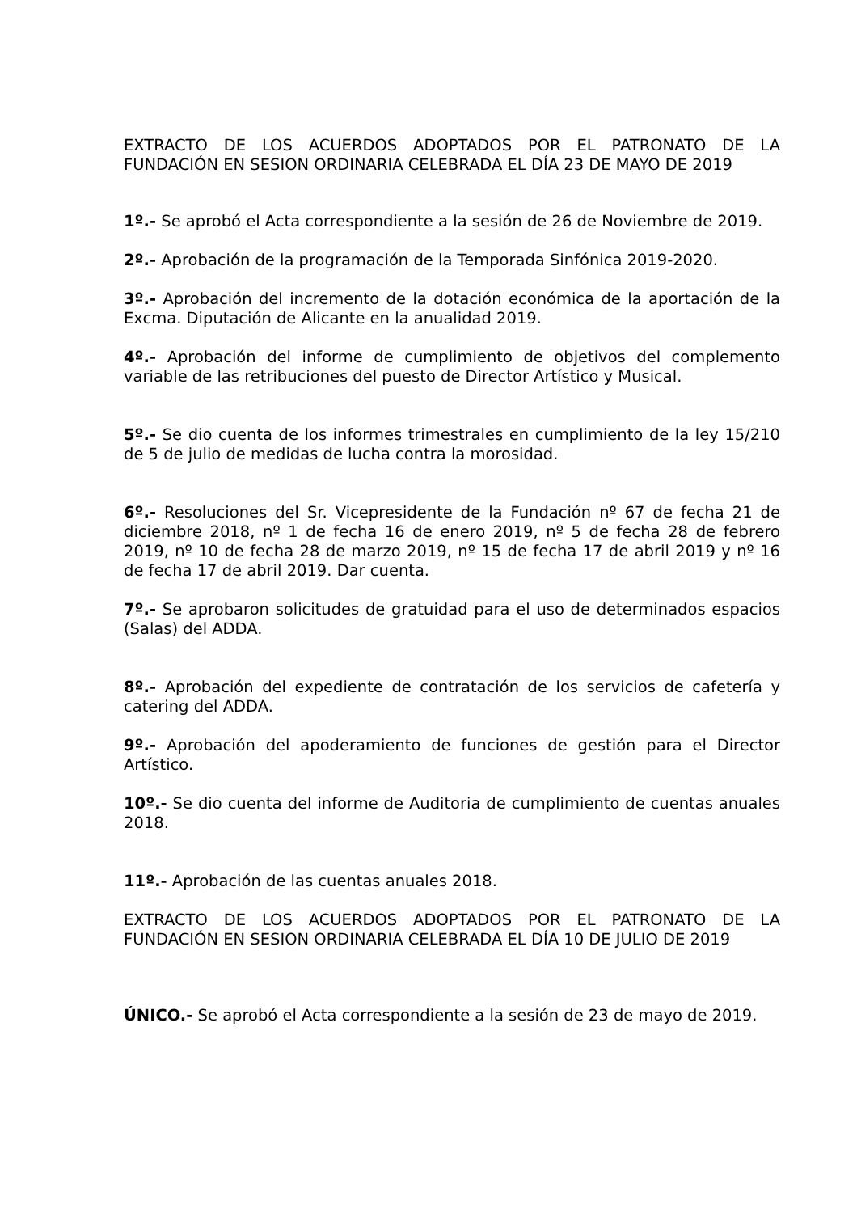EXTRACTO DE LOS ACUERDOS ADOPTADOS POR EL PATRONATO DE LA FUNDACIÓN EN SESION ORDINARIA CELEBRADA EL DÍA 23 DE MAYO DE 2019
1º.- Se aprobó el Acta correspondiente a la sesión de 26 de Noviembre de 2019.
2º.- Aprobación de la programación de la Temporada Sinfónica 2019-2020.
3º.- Aprobación del incremento de la dotación económica de la aportación de la Excma. Diputación de Alicante en la anualidad 2019.
4º.- Aprobación del informe de cumplimiento de objetivos del complemento variable de las retribuciones del puesto de Director Artístico y Musical.
5º.- Se dio cuenta de los informes trimestrales en cumplimiento de la ley 15/210 de 5 de julio de medidas de lucha contra la morosidad.
6º.- Resoluciones del Sr. Vicepresidente de la Fundación nº 67 de fecha 21 de diciembre 2018, nº 1 de fecha 16 de enero 2019, nº 5 de fecha 28 de febrero 2019, nº 10 de fecha 28 de marzo 2019, nº 15 de fecha 17 de abril 2019 y nº 16 de fecha 17 de abril 2019. Dar cuenta.
7º.- Se aprobaron solicitudes de gratuidad para el uso de determinados espacios (Salas) del ADDA.
8º.- Aprobación del expediente de contratación de los servicios de cafetería y catering del ADDA.
9º.- Aprobación del apoderamiento de funciones de gestión para el Director Artístico.
10º.- Se dio cuenta del informe de Auditoria de cumplimiento de cuentas anuales 2018.
11º.- Aprobación de las cuentas anuales 2018.
EXTRACTO DE LOS ACUERDOS ADOPTADOS POR EL PATRONATO DE LA FUNDACIÓN EN SESION ORDINARIA CELEBRADA EL DÍA 10 DE JULIO DE 2019
ÚNICO.- Se aprobó el Acta correspondiente a la sesión de 23 de mayo de 2019.